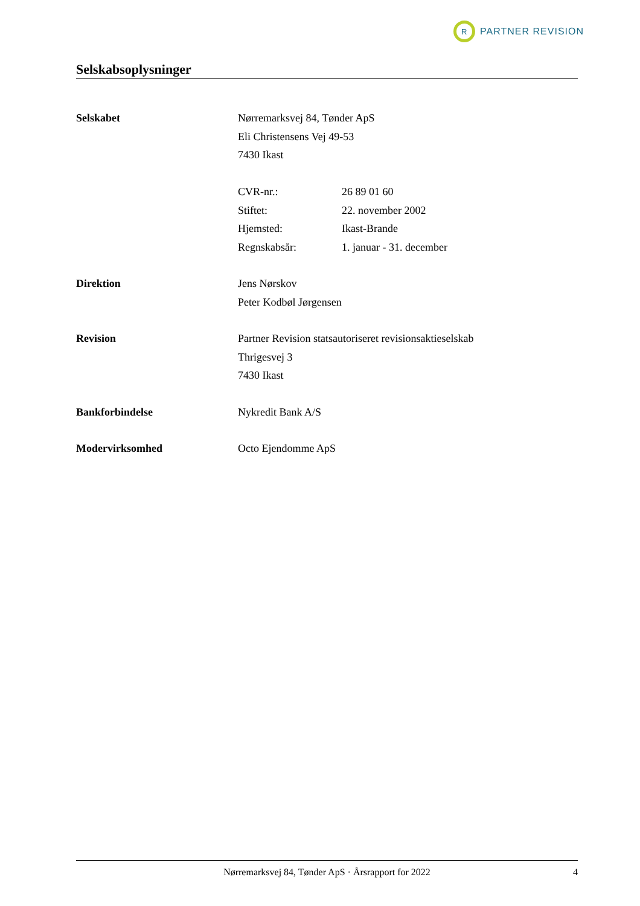R
PARTNER REVISION
Selskabsoplysninger
Selskabet Nørremarksvej 84, Tønder ApS
Eli Christensens Vej 49-53
7430 Ikast
CVR-nr.: 26 89 01 60
Stiftet: 22. november 2002
Hjemsted: Ikast-Brande
Regnskabsår: 1. januar - 31. december
Direktion Jens Nørskov
Peter Kodbøl Jørgensen
Revision Partner Revision statsautoriseret revisionsaktieselskab
Thrigesvej 3
7430 Ikast
Bankforbindelse Nykredit Bank A/S
Modervirksomhed Octo Ejendomme ApS
Nørremarksvej 84, Tønder ApS · Årsrapport for 2022 4